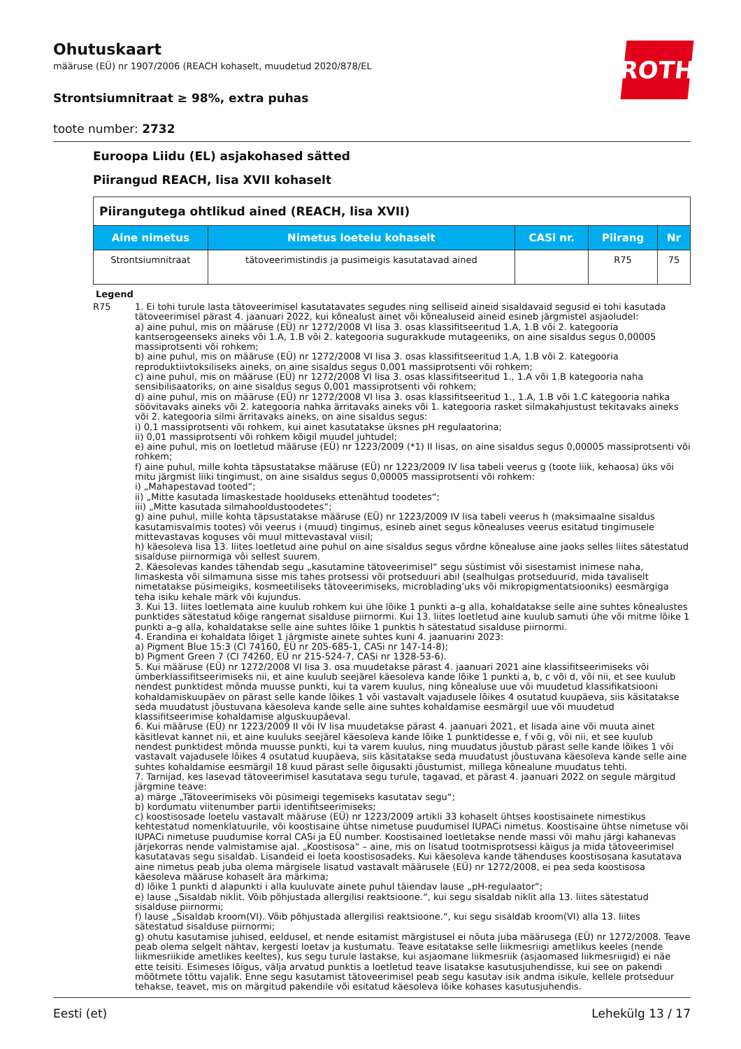ROTH
Ohutuskaart
määruse (EÜ) nr 1907/2006 (REACH kohaselt, muudetud 2020/878/EL
Strontsiumnitraat ≥ 98%, extra puhas
toote number: 2732
Euroopa Liidu (EL) asjakohased sätted
Piirangud REACH, lisa XVII kohaselt
| Piirangutega ohtlikud ained (REACH, lisa XVII) | | | | |
| Aine nimetus | Nimetus loetelu kohaselt | CASi nr. | Piirang | Nr |
| Strontsiumnitraat | tätoveerimistindis ja pusimeigis kasutatavad ained | | R75 | 75 |
Legend
R75 1. Ei tohi turule lasta tätoveerimisel kasutatavates segudes ning selliseid aineid sisaldavaid segusid ei tohi kasutada tätoveerimisel pärast 4. jaanuari 2022, kui kõnealust ainet või kõnealuseid aineid esineb järgmistel asjaoludel:
a) aine puhul, mis on määruse (EÜ) nr 1272/2008 VI lisa 3. osas klassifitseeritud 1.A, 1.B või 2. kategooria kantserogeenseks aineks või 1.A, 1.B või 2. kategooria sugurakkude mutageeniks, on aine sisaldus segus 0,00005 massiprotsenti või rohkem;
b) aine puhul, mis on määruse (EÜ) nr 1272/2008 VI lisa 3. osas klassifitseeritud 1.A, 1.B või 2. kategooria reproduktiivtoksiliseks aineks, on aine sisaldus segus 0,001 massiprotsenti või rohkem;
c) aine puhul, mis on määruse (EÜ) nr 1272/2008 VI lisa 3. osas klassifitseeritud 1., 1.A või 1.B kategooria naha sensibilisaatoriks, on aine sisaldus segus 0,001 massiprotsenti või rohkem;
d) aine puhul, mis on määruse (EÜ) nr 1272/2008 VI lisa 3. osas klassifitseeritud 1., 1.A, 1.B või 1.C kategooria nahka söövitavaks aineks või 2. kategooria nahka ärritavaks aineks või 1. kategooria rasket silmakahjustust tekitavaks aineks või 2. kategooria silmi ärritavaks aineks, on aine sisaldus segus:
i) 0,1 massiprotsenti või rohkem, kui ainet kasutatakse üksnes pH regulaatorina;
ii) 0,01 massiprotsenti või rohkem kõigil muudel juhtudel;
e) aine puhul, mis on loetletud määruse (EÜ) nr 1223/2009 (*1) II lisas, on aine sisaldus segus 0,00005 massiprotsenti või rohkem;
f) aine puhul, mille kohta täpsustatakse määruse (EÜ) nr 1223/2009 IV lisa tabeli veerus g (toote liik, kehaosa) üks või mitu järgmist liiki tingimust, on aine sisaldus segus 0,00005 massiprotsenti või rohkem:
i) „Mahapestavad tooted“;
ii) „Mitte kasutada limaskestade hoolduseks ettenähtud toodetes“;
iii) „Mitte kasutada silmahooldustoodetes“;
g) aine puhul, mille kohta täpsustatakse määruse (EÜ) nr 1223/2009 IV lisa tabeli veerus h (maksimaalne sisaldus kasutamisvalmis tootes) või veerus i (muud) tingimus, esineb ainet segus kõnealuses veerus esitatud tingimusele mittevastavas koguses või muul mittevastaval viisil;
h) käesoleva lisa 13. liites loetletud aine puhul on aine sisaldus segus võrdne kõnealuse aine jaoks selles liites sätestatud sisalduse piirnormiga või sellest suurem.
2. Käesolevas kandes tähendab segu „kasutamine tätoveerimisel“ segu süstimist või sisestamist inimese naha, limaskesta või silmamuna sisse mis tahes protsessi või protseduuri abil (sealhulgas protseduurid, mida tavaliselt nimetatakse püsimeigiks, kosmeetiliseks tätoveerimiseks, microblading’uks või mikropigmentatsiooniks) eesmärgiga teha isiku kehale märk või kujundus.
3. Kui 13. liites loetlemata aine kuulub rohkem kui ühe lõike 1 punkti a–g alla, kohaldatakse selle aine suhtes kõnealustes punktides sätestatud kõige rangemat sisalduse piirnormi. Kui 13. liites loetletud aine kuulub samuti ühe või mitme lõike 1 punkti a–g alla, kohaldatakse selle aine suhtes lõike 1 punktis h sätestatud sisalduse piirnormi.
4. Erandina ei kohaldata lõiget 1 järgmiste ainete suhtes kuni 4. jaanuarini 2023:
a) Pigment Blue 15:3 (CI 74160, EÜ nr 205-685-1, CASi nr 147-14-8);
b) Pigment Green 7 (CI 74260, EÜ nr 215-524-7, CASi nr 1328-53-6).
5. Kui määruse (EÜ) nr 1272/2008 VI lisa 3. osa muudetakse pärast 4. jaanuari 2021 aine klassifitseerimiseks või ümberklassifitseerimiseks nii, et aine kuulub seejärel käesoleva kande lõike 1 punkti a, b, c või d, või nii, et see kuulub nendest punktidest mõnda muusse punkti, kui ta varem kuulus, ning kõnealuse uue või muudetud klassifikatsiooni kohaldamiskuupäev on pärast selle kande lõikes 1 või vastavalt vajadusele lõikes 4 osutatud kuupäeva, siis käsitatakse seda muudatust jõustuvana käesoleva kande selle aine suhtes kohaldamise eesmärgil uue või muudetud klassifitseerimise kohaldamise alguskuupäeval.
6. Kui määruse (EÜ) nr 1223/2009 II või IV lisa muudetakse pärast 4. jaanuari 2021, et lisada aine või muuta ainet käsitlevat kannet nii, et aine kuuluks seejärel käesoleva kande lõike 1 punktidesse e, f või g, või nii, et see kuulub nendest punktidest mõnda muusse punkti, kui ta varem kuulus, ning muudatus jõustub pärast selle kande lõikes 1 või vastavalt vajadusele lõikes 4 osutatud kuupäeva, siis käsitatakse seda muudatust jõustuvana käesoleva kande selle aine suhtes kohaldamise eesmärgil 18 kuud pärast selle õigusakti jõustumist, millega kõnealune muudatus tehti.
7. Tarnijad, kes lasevad tätoveerimisel kasutatava segu turule, tagavad, et pärast 4. jaanuari 2022 on segule märgitud järgmine teave:
a) märge „Tätoveerimiseks või püsimeigi tegemiseks kasutatav segu“;
b) kordumatu viitenumber partii identifitseerimiseks;
c) koostisosade loetelu vastavalt määruse (EÜ) nr 1223/2009 artikli 33 kohaselt ühtses koostisainete nimestikus kehtestatud nomenklatuurile, või koostisaine ühtse nimetuse puudumisel IUPACi nimetus. Koostisaine ühtse nimetuse või IUPACi nimetuse puudumise korral CASi ja EÜ number. Koostisained loetletakse nende massi või mahu järgi kahanevas järjekorras nende valmistamise ajal. „Koostisosa“ – aine, mis on lisatud tootmisprotsessi käigus ja mida tätoveerimisel kasutatavas segu sisaldab. Lisandeid ei loeta koostisosadeks. Kui käesoleva kande tähenduses koostisosana kasutatava aine nimetus peab juba olema märgisele lisatud vastavalt määrusele (EÜ) nr 1272/2008, ei pea seda koostisosa käesoleva määruse kohaselt ära märkima;
d) lõike 1 punkti d alapunkti i alla kuuluvate ainete puhul täiendav lause „pH-regulaator“;
e) lause „Sisaldab niklit. Võib põhjustada allergilisi reaktsioone.“, kui segu sisaldab niklit alla 13. liites sätestatud sisalduse piirnormi;
f) lause „Sisaldab kroom(VI). Võib põhjustada allergilisi reaktsioone.“, kui segu sisaldab kroom(VI) alla 13. liites sätestatud sisalduse piirnormi;
g) ohutu kasutamise juhised, eeldusel, et nende esitamist märgistusel ei nõuta juba määrusega (EÜ) nr 1272/2008. Teave peab olema selgelt nähtav, kergesti loetav ja kustumatu. Teave esitatakse selle liikmesriigi ametlikus keeles (nende liikmesriikide ametlikes keeltes), kus segu turule lastakse, kui asjaomane liikmesriik (asjaomased liikmesriigid) ei näe ette teisiti. Esimeses lõigus, välja arvatud punktis a loetletud teave lisatakse kasutusjuhendisse, kui see on pakendi mõõtmete tõttu vajalik. Enne segu kasutamist tätoveerimisel peab segu kasutav isik andma isikule, kellele protseduur tehakse, teavet, mis on märgitud pakendile või esitatud käesoleva lõike kohases kasutusjuhendis.
Eesti (et) Lehekülg 13 / 17